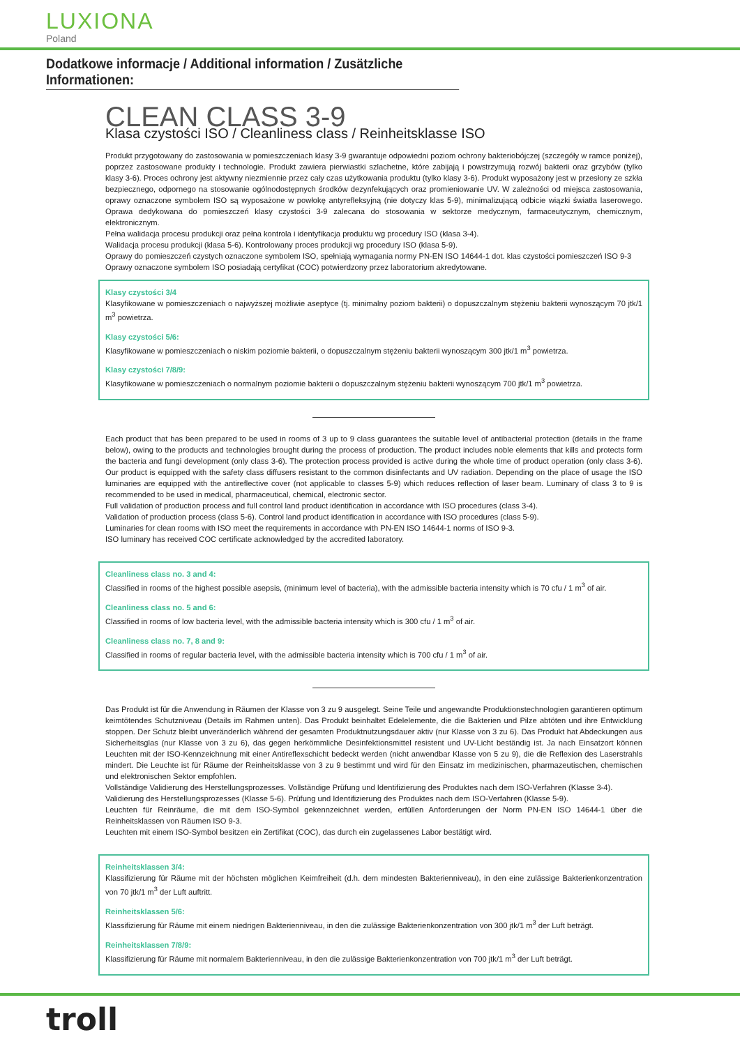LUXIONA
Poland
Dodatkowe informacje / Additional information / Zusätzliche Informationen:
CLEAN CLASS 3-9
Klasa czystości ISO / Cleanliness class / Reinheitsklasse ISO
Produkt przygotowany do zastosowania w pomieszczeniach klasy 3-9 gwarantuje odpowiedni poziom ochrony bakteriobójczej (szczegóły w ramce poniżej), poprzez zastosowane produkty i technologie. Produkt zawiera pierwiastki szlachetne, które zabijają i powstrzymują rozwój bakterii oraz grzybów (tylko klasy 3-6). Proces ochrony jest aktywny niezmiennie przez cały czas użytkowania produktu (tylko klasy 3-6). Produkt wyposażony jest w przesłony ze szkła bezpiecznego, odpornego na stosowanie ogólnodostępnych środków dezynfekujących oraz promieniowanie UV. W zależności od miejsca zastosowania, oprawy oznaczone symbolem ISO są wyposażone w powłokę antyrefleksyjną (nie dotyczy klas 5-9), minimalizującą odbicie wiązki światła laserowego. Oprawa dedykowana do pomieszczeń klasy czystości 3-9 zalecana do stosowania w sektorze medycznym, farmaceutycznym, chemicznym, elektronicznym.
Pełna walidacja procesu produkcji oraz pełna kontrola i identyfikacja produktu wg procedury ISO (klasa 3-4).
Walidacja procesu produkcji (klasa 5-6). Kontrolowany proces produkcji wg procedury ISO (klasa 5-9).
Oprawy do pomieszczeń czystych oznaczone symbolem ISO, spełniają wymagania normy PN-EN ISO 14644-1 dot. klas czystości pomieszczeń ISO 9-3
Oprawy oznaczone symbolem ISO posiadają certyfikat (COC) potwierdzony przez laboratorium akredytowane.
Klasy czystości 3/4
Klasyfikowane w pomieszczeniach o najwyższej możliwie aseptyce (tj. minimalny poziom bakterii) o dopuszczalnym stężeniu bakterii wynoszącym 70 jtk/1 m<sup>3</sup> powietrza.
Klasy czystości 5/6:
Klasyfikowane w pomieszczeniach o niskim poziomie bakterii, o dopuszczalnym stężeniu bakterii wynoszącym 300 jtk/1 m<sup>3</sup> powietrza.
Klasy czystości 7/8/9:
Klasyfikowane w pomieszczeniach o normalnym poziomie bakterii o dopuszczalnym stężeniu bakterii wynoszącym 700 jtk/1 m<sup>3</sup> powietrza.
Each product that has been prepared to be used in rooms of 3 up to 9 class guarantees the suitable level of antibacterial protection (details in the frame below), owing to the products and technologies brought during the process of production. The product includes noble elements that kills and protects form the bacteria and fungi development (only class 3-6). The protection process provided is active during the whole time of product operation (only class 3-6). Our product is equipped with the safety class diffusers resistant to the common disinfectants and UV radiation. Depending on the place of usage the ISO luminaries are equipped with the antireflective cover (not applicable to classes 5-9) which reduces reflection of laser beam. Luminary of class 3 to 9 is recommended to be used in medical, pharmaceutical, chemical, electronic sector.
Full validation of production process and full control land product identification in accordance with ISO procedures (class 3-4).
Validation of production process (class 5-6). Control land product identification in accordance with ISO procedures (class 5-9).
Luminaries for clean rooms with ISO meet the requirements in accordance with PN-EN ISO 14644-1 norms of ISO 9-3.
ISO luminary has received COC certificate acknowledged by the accredited laboratory.
Cleanliness class no. 3 and 4:
Classified in rooms of the highest possible asepsis, (minimum level of bacteria), with the admissible bacteria intensity which is 70 cfu / 1 m<sup>3</sup> of air.
Cleanliness class no. 5 and 6:
Classified in rooms of low bacteria level, with the admissible bacteria intensity which is 300 cfu / 1 m<sup>3</sup> of air.
Cleanliness class no. 7, 8 and 9:
Classified in rooms of regular bacteria level, with the admissible bacteria intensity which is 700 cfu / 1 m<sup>3</sup> of air.
Das Produkt ist für die Anwendung in Räumen der Klasse von 3 zu 9 ausgelegt. Seine Teile und angewandte Produktionstechnologien garantieren optimum keimtötendes Schutzniveau (Details im Rahmen unten). Das Produkt beinhaltet Edelelemente, die die Bakterien und Pilze abtöten und ihre Entwicklung stoppen. Der Schutz bleibt unveränderlich während der gesamten Produktnutzungsdauer aktiv (nur Klasse von 3 zu 6). Das Produkt hat Abdeckungen aus Sicherheitsglas (nur Klasse von 3 zu 6), das gegen herkömmliche Desinfektionsmittel resistent und UV-Licht beständig ist. Ja nach Einsatzort können Leuchten mit der ISO-Kennzeichnung mit einer Antireflexschicht bedeckt werden (nicht anwendbar Klasse von 5 zu 9), die die Reflexion des Laserstrahls mindert. Die Leuchte ist für Räume der Reinheitsklasse von 3 zu 9 bestimmt und wird für den Einsatz im medizinischen, pharmazeutischen, chemischen und elektronischen Sektor empfohlen.
Vollständige Validierung des Herstellungsprozesses. Vollständige Prüfung und Identifizierung des Produktes nach dem ISO-Verfahren (Klasse 3-4).
Validierung des Herstellungsprozesses (Klasse 5-6). Prüfung und Identifizierung des Produktes nach dem ISO-Verfahren (Klasse 5-9).
Leuchten für Reinräume, die mit dem ISO-Symbol gekennzeichnet werden, erfüllen Anforderungen der Norm PN-EN ISO 14644-1 über die Reinheitsklassen von Räumen ISO 9-3.
Leuchten mit einem ISO-Symbol besitzen ein Zertifikat (COC), das durch ein zugelassenes Labor bestätigt wird.
Reinheitsklassen 3/4:
Klassifizierung für Räume mit der höchsten möglichen Keimfreiheit (d.h. dem mindesten Bakterienniveau), in den eine zulässige Bakterienkonzentration von 70 jtk/1 m<sup>3</sup> der Luft auftritt.
Reinheitsklassen 5/6:
Klassifizierung für Räume mit einem niedrigen Bakterienniveau, in den die zulässige Bakterienkonzentration von 300 jtk/1 m<sup>3</sup> der Luft beträgt.
Reinheitsklassen 7/8/9:
Klassifizierung für Räume mit normalem Bakterienniveau, in den die zulässige Bakterienkonzentration von 700 jtk/1 m<sup>3</sup> der Luft beträgt.
troll